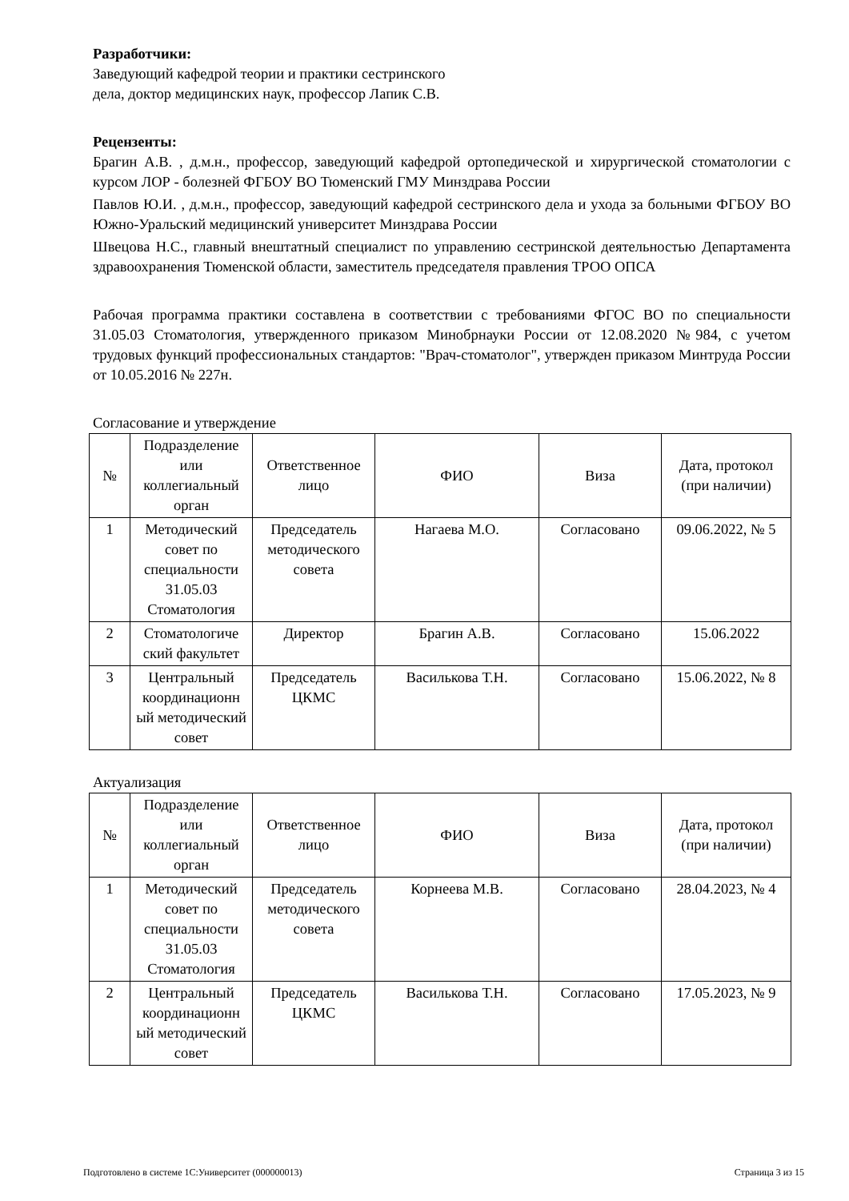Разработчики:
Заведующий кафедрой теории и практики сестринского
дела, доктор медицинских наук, профессор Лапик С.В.
Рецензенты:
Брагин А.В. , д.м.н., профессор, заведующий кафедрой ортопедической и хирургической стоматологии с курсом ЛОР - болезней ФГБОУ ВО Тюменский ГМУ Минздрава России
Павлов Ю.И. , д.м.н., профессор, заведующий кафедрой сестринского дела и ухода за больными ФГБОУ ВО Южно-Уральский медицинский университет Минздрава России
Швецова Н.С., главный внештатный специалист по управлению сестринской деятельностью Департамента здравоохранения Тюменской области, заместитель председателя правления ТРОО ОПСА
Рабочая программа практики составлена в соответствии с требованиями ФГОС ВО по специальности 31.05.03 Стоматология, утвержденного приказом Минобрнауки России от 12.08.2020 №984, с учетом трудовых функций профессиональных стандартов: "Врач-стоматолог", утвержден приказом Минтруда России от 10.05.2016 № 227н.
Согласование и утверждение
| № | Подразделение или коллегиальный орган | Ответственное лицо | ФИО | Виза | Дата, протокол (при наличии) |
| 1 | Методический совет по специальности 31.05.03 Стоматология | Председатель методического совета | Нагаева М.О. | Согласовано | 09.06.2022, № 5 |
| 2 | Стоматологиче ский факультет | Директор | Брагин А.В. | Согласовано | 15.06.2022 |
| 3 | Центральный координационн ый методический совет | Председатель ЦКМС | Василькова Т.Н. | Согласовано | 15.06.2022, № 8 |
Актуализация
| № | Подразделение или коллегиальный орган | Ответственное лицо | ФИО | Виза | Дата, протокол (при наличии) |
| 1 | Методический совет по специальности 31.05.03 Стоматология | Председатель методического совета | Корнеева М.В. | Согласовано | 28.04.2023, № 4 |
| 2 | Центральный координационн ый методический совет | Председатель ЦКМС | Василькова Т.Н. | Согласовано | 17.05.2023, № 9 |
Подготовлено в системе 1С:Университет (000000013) Страница 3 из 15